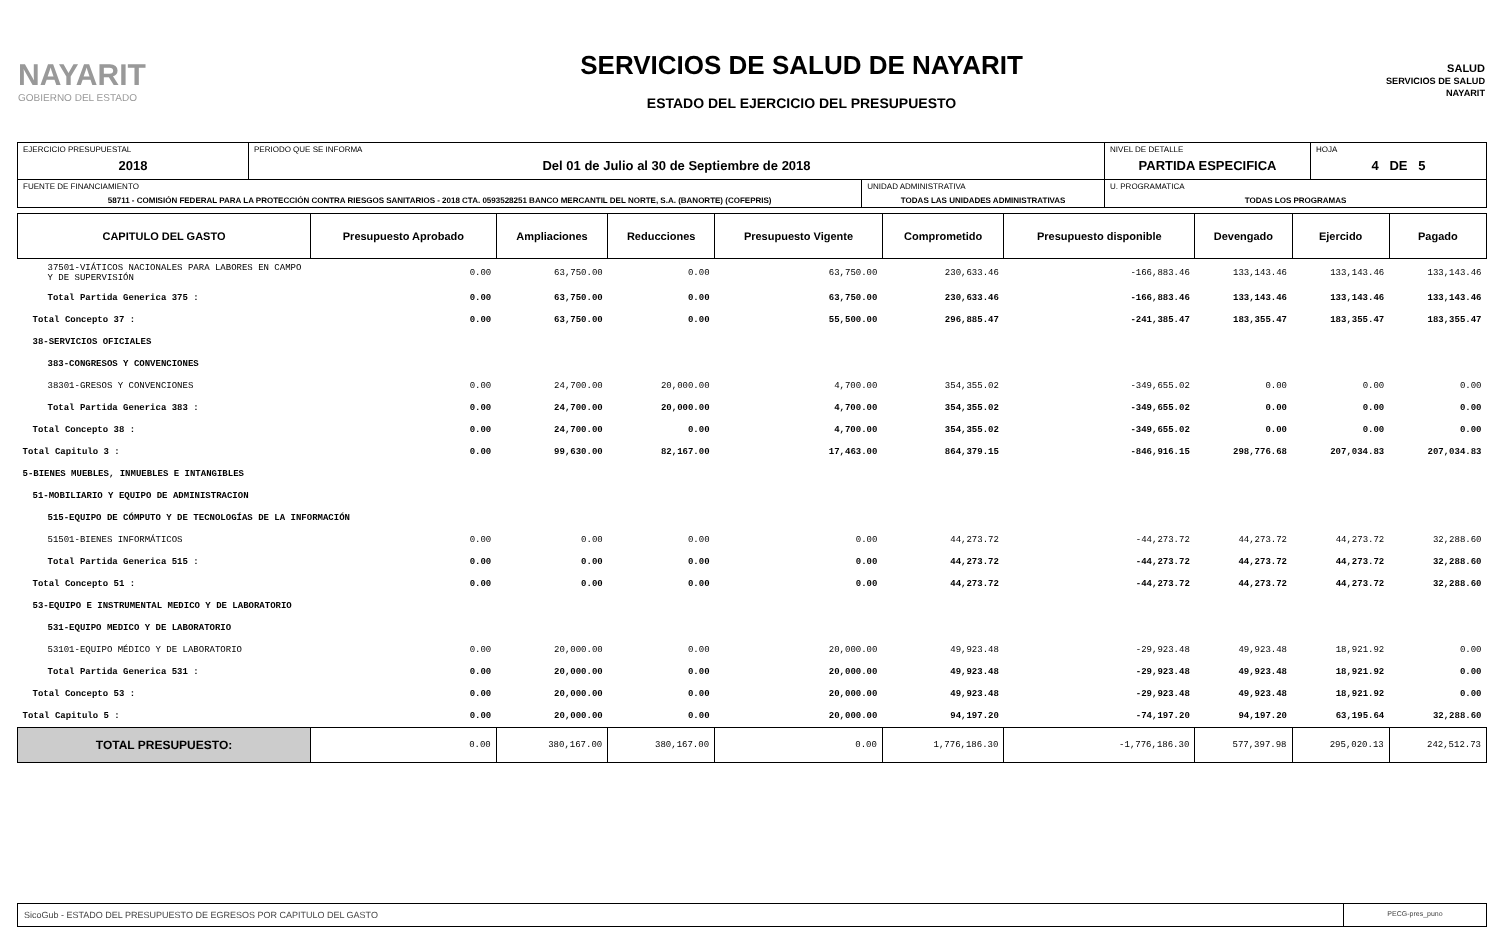NAYARIT
GOBIERNO DEL ESTADO
SERVICIOS DE SALUD DE NAYARIT
ESTADO DEL EJERCICIO DEL PRESUPUESTO
SALUD
SERVICIOS DE SALUD NAYARIT
| EJERCICIO PRESUPUESTAL 2018 | PERIODO QUE SE INFORMA Del 01 de Julio al 30 de Septiembre de 2018 | | NIVEL DE DETALLE PARTIDA ESPECIFICA | HOJA 4 DE 5 |
| FUENTE DE FINANCIAMIENTO 58711 - COMISIÓN FEDERAL PARA LA PROTECCIÓN CONTRA RIESGOS SANITARIOS - 2018 CTA. 0593528251 BANCO MERCANTIL DEL NORTE, S.A. (BANORTE) (COFEPRIS) | | UNIDAD ADMINISTRATIVA TODAS LAS UNIDADES ADMINISTRATIVAS | U. PROGRAMATICA TODAS LOS PROGRAMAS | |
| CAPITULO DEL GASTO | Presupuesto Aprobado | Ampliaciones | Reducciones | Presupuesto Vigente | Comprometido | Presupuesto disponible | Devengado | Ejercido | Pagado |
| --- | --- | --- | --- | --- | --- | --- | --- | --- | --- |
| 37501-VIÁTICOS NACIONALES PARA LABORES EN CAMPO Y DE SUPERVISIÓN | 0.00 | 63,750.00 | 0.00 | 63,750.00 | 230,633.46 | -166,883.46 | 133,143.46 | 133,143.46 | 133,143.46 |
| Total Partida Generica 375 : | 0.00 | 63,750.00 | 0.00 | 63,750.00 | 230,633.46 | -166,883.46 | 133,143.46 | 133,143.46 | 133,143.46 |
| Total Concepto 37 : | 0.00 | 63,750.00 | 0.00 | 55,500.00 | 296,885.47 | -241,385.47 | 183,355.47 | 183,355.47 | 183,355.47 |
| 38-SERVICIOS OFICIALES | | | | | | | | | |
| 383-CONGRESOS Y CONVENCIONES | | | | | | | | | |
| 38301-GRESOS Y CONVENCIONES | 0.00 | 24,700.00 | 20,000.00 | 4,700.00 | 354,355.02 | -349,655.02 | 0.00 | 0.00 | 0.00 |
| Total Partida Generica 383 : | 0.00 | 24,700.00 | 20,000.00 | 4,700.00 | 354,355.02 | -349,655.02 | 0.00 | 0.00 | 0.00 |
| Total Concepto 38 : | 0.00 | 24,700.00 | 0.00 | 4,700.00 | 354,355.02 | -349,655.02 | 0.00 | 0.00 | 0.00 |
| Total Capitulo 3 : | 0.00 | 99,630.00 | 82,167.00 | 17,463.00 | 864,379.15 | -846,916.15 | 298,776.68 | 207,034.83 | 207,034.83 |
| 5-BIENES MUEBLES, INMUEBLES E INTANGIBLES | | | | | | | | | |
| 51-MOBILIARIO Y EQUIPO DE ADMINISTRACION | | | | | | | | | |
| 515-EQUIPO DE CÓMPUTO Y DE TECNOLOGÍAS DE LA INFORMACIÓN | | | | | | | | | |
| 51501-BIENES INFORMÁTICOS | 0.00 | 0.00 | 0.00 | 0.00 | 44,273.72 | -44,273.72 | 44,273.72 | 44,273.72 | 32,288.60 |
| Total Partida Generica 515 : | 0.00 | 0.00 | 0.00 | 0.00 | 44,273.72 | -44,273.72 | 44,273.72 | 44,273.72 | 32,288.60 |
| Total Concepto 51 : | 0.00 | 0.00 | 0.00 | 0.00 | 44,273.72 | -44,273.72 | 44,273.72 | 44,273.72 | 32,288.60 |
| 53-EQUIPO E INSTRUMENTAL MEDICO Y DE LABORATORIO | | | | | | | | | |
| 531-EQUIPO MEDICO Y DE LABORATORIO | | | | | | | | | |
| 53101-EQUIPO MÉDICO Y DE LABORATORIO | 0.00 | 20,000.00 | 0.00 | 20,000.00 | 49,923.48 | -29,923.48 | 49,923.48 | 18,921.92 | 0.00 |
| Total Partida Generica 531 : | 0.00 | 20,000.00 | 0.00 | 20,000.00 | 49,923.48 | -29,923.48 | 49,923.48 | 18,921.92 | 0.00 |
| Total Concepto 53 : | 0.00 | 20,000.00 | 0.00 | 20,000.00 | 49,923.48 | -29,923.48 | 49,923.48 | 18,921.92 | 0.00 |
| Total Capitulo 5 : | 0.00 | 20,000.00 | 0.00 | 20,000.00 | 94,197.20 | -74,197.20 | 94,197.20 | 63,195.64 | 32,288.60 |
| TOTAL PRESUPUESTO: | 0.00 | 380,167.00 | 380,167.00 | 0.00 | 1,776,186.30 | -1,776,186.30 | 577,397.98 | 295,020.13 | 242,512.73 |
SicoGub - ESTADO DEL PRESUPUESTO DE EGRESOS POR CAPITULO DEL GASTO
PECG-pres_puno